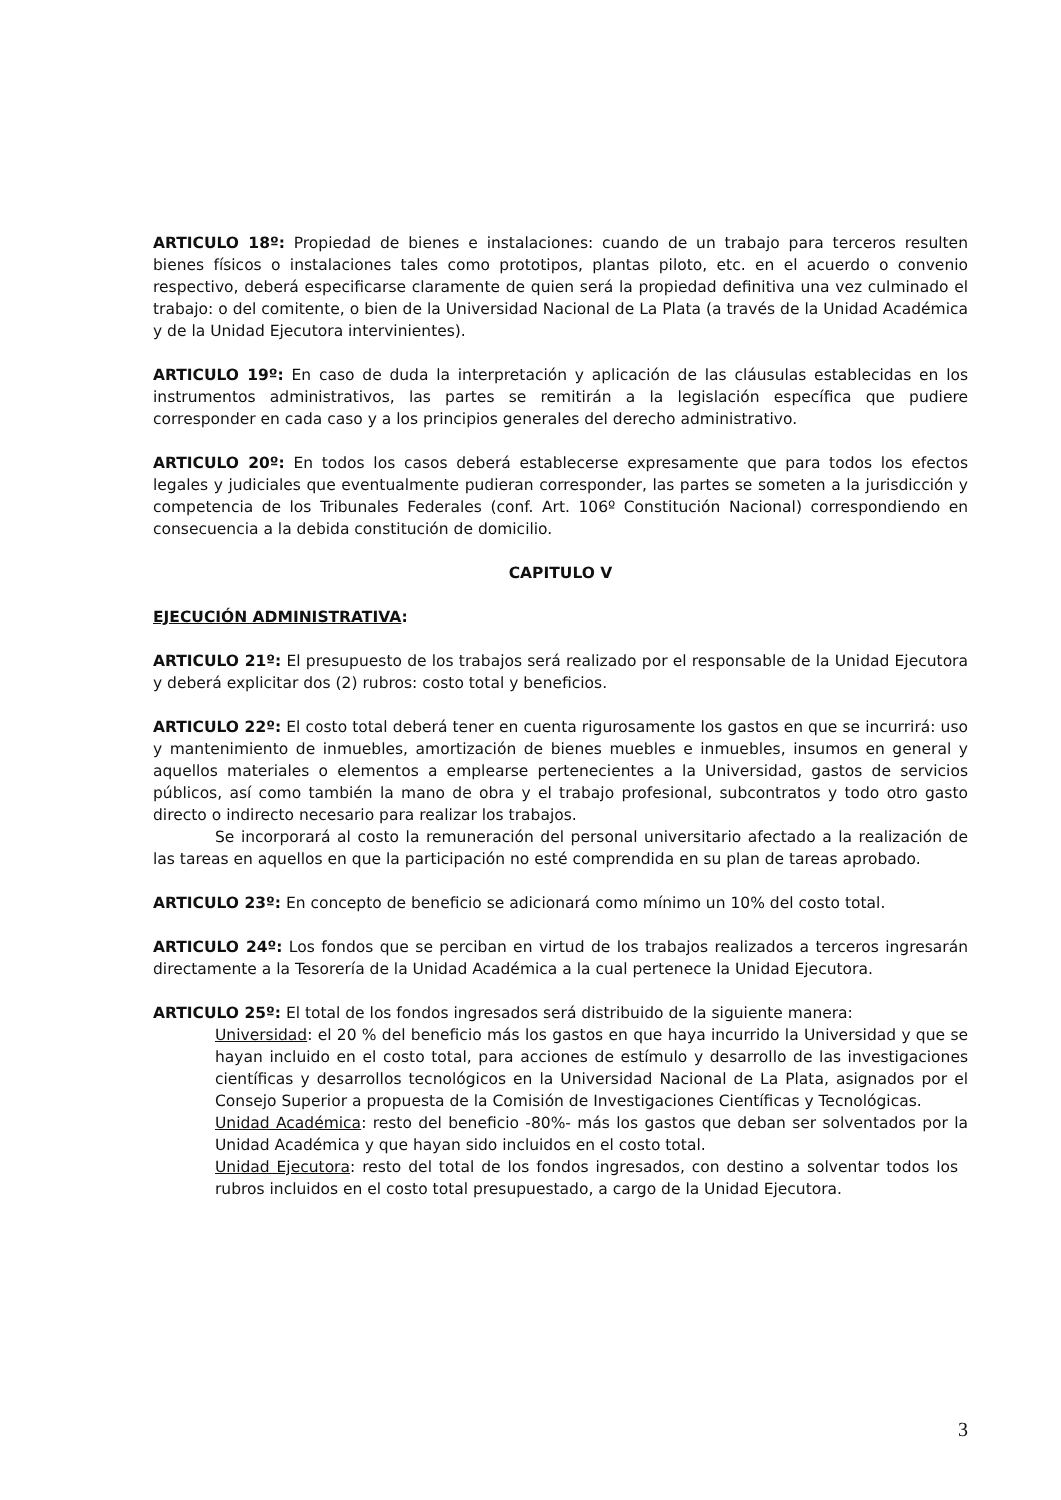ARTICULO 18º: Propiedad de bienes e instalaciones: cuando de un trabajo para terceros resulten bienes físicos o instalaciones tales como prototipos, plantas piloto, etc. en el acuerdo o convenio respectivo, deberá especificarse claramente de quien será la propiedad definitiva una vez culminado el trabajo: o del comitente, o bien de la Universidad Nacional de La Plata (a través de la Unidad Académica y de la Unidad Ejecutora intervinientes).
ARTICULO 19º: En caso de duda la interpretación y aplicación de las cláusulas establecidas en los instrumentos administrativos, las partes se remitirán a la legislación específica que pudiere corresponder en cada caso y a los principios generales del derecho administrativo.
ARTICULO 20º: En todos los casos deberá establecerse expresamente que para todos los efectos legales y judiciales que eventualmente pudieran corresponder, las partes se someten a la jurisdicción y competencia de los Tribunales Federales (conf. Art. 106º Constitución Nacional) correspondiendo en consecuencia a la debida constitución de domicilio.
CAPITULO V
EJECUCIÓN ADMINISTRATIVA:
ARTICULO 21º: El presupuesto de los trabajos será realizado por el responsable de la Unidad Ejecutora y deberá explicitar dos (2) rubros: costo total y beneficios.
ARTICULO 22º: El costo total deberá tener en cuenta rigurosamente los gastos en que se incurrirá: uso y mantenimiento de inmuebles, amortización de bienes muebles e inmuebles, insumos en general y aquellos materiales o elementos a emplearse pertenecientes a la Universidad, gastos de servicios públicos, así como también la mano de obra y el trabajo profesional, subcontratos y todo otro gasto directo o indirecto necesario para realizar los trabajos.
Se incorporará al costo la remuneración del personal universitario afectado a la realización de las tareas en aquellos en que la participación no esté comprendida en su plan de tareas aprobado.
ARTICULO 23º: En concepto de beneficio se adicionará como mínimo un 10% del costo total.
ARTICULO 24º: Los fondos que se perciban en virtud de los trabajos realizados a terceros ingresarán directamente a la Tesorería de la Unidad Académica a la cual pertenece la Unidad Ejecutora.
ARTICULO 25º: El total de los fondos ingresados será distribuido de la siguiente manera:
Universidad: el 20 % del beneficio más los gastos en que haya incurrido la Universidad y que se hayan incluido en el costo total, para acciones de estímulo y desarrollo de las investigaciones científicas y desarrollos tecnológicos en la Universidad Nacional de La Plata, asignados por el Consejo Superior a propuesta de la Comisión de Investigaciones Científicas y Tecnológicas.
Unidad Académica: resto del beneficio -80%- más los gastos que deban ser solventados por la Unidad Académica y que hayan sido incluidos en el costo total.
Unidad Ejecutora: resto del total de los fondos ingresados, con destino a solventar todos los rubros incluidos en el costo total presupuestado, a cargo de la Unidad Ejecutora.
3